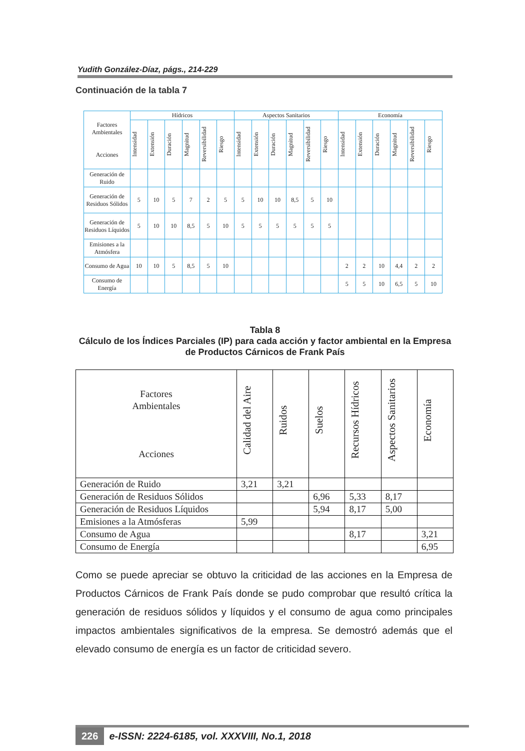Yudith González-Díaz, págs., 214-229
Continuación de la tabla 7
| Factores Ambientales Acciones | Hídricos | | | | | | Aspectos Sanitarios | | | | | | Economía | | | | | |
| --- | --- | --- | --- | --- | --- | --- | --- | --- | --- | --- | --- | --- | --- | --- | --- | --- | --- | --- |
| | Intensidad | Extensión | Duración | Magnitud | Reversibilidad | Riesgo | Intensidad | Extensión | Duración | Magnitud | Reversibilidad | Riesgo | Intensidad | Extensión | Duración | Magnitud | Reversibilidad | Riesgo |
| Generación de Ruido | | | | | | | | | | | | | | | | | | |
| Generación de Residuos Sólidos | 5 | 10 | 5 | 7 | 2 | 5 | 5 | 10 | 10 | 8,5 | 5 | 10 | | | | | | |
| Generación de Residuos Líquidos | 5 | 10 | 10 | 8,5 | 5 | 10 | 5 | 5 | 5 | 5 | 5 | 5 | | | | | | |
| Emisiones a la Atmósfera | | | | | | | | | | | | | | | | | | |
| Consumo de Agua | 10 | 10 | 5 | 8,5 | 5 | 10 | | | | | | | 2 | 2 | 10 | 4,4 | 2 | 2 |
| Consumo de Energía | | | | | | | | | | | | | 5 | 5 | 10 | 6,5 | 5 | 10 |
Tabla 8
Cálculo de los Índices Parciales (IP) para cada acción y factor ambiental en la Empresa de Productos Cárnicos de Frank País
| Factores Ambientales Acciones | Calidad del Aire | Ruidos | Suelos | Recursos Hídricos | Aspectos Sanitarios | Economía |
| --- | --- | --- | --- | --- | --- | --- |
| Generación de Ruido | 3,21 | 3,21 | | | | |
| Generación de Residuos Sólidos | | | 6,96 | 5,33 | 8,17 | |
| Generación de Residuos Líquidos | | | 5,94 | 8,17 | 5,00 | |
| Emisiones a la Atmósferas | 5,99 | | | | | |
| Consumo de Agua | | | | 8,17 | | 3,21 |
| Consumo de Energía | | | | | | 6,95 |
Como se puede apreciar se obtuvo la criticidad de las acciones en la Empresa de Productos Cárnicos de Frank País donde se pudo comprobar que resultó crítica la generación de residuos sólidos y líquidos y el consumo de agua como principales impactos ambientales significativos de la empresa. Se demostró además que el elevado consumo de energía es un factor de criticidad severo.
226 e-ISSN: 2224-6185, vol. XXXVIII, No.1, 2018